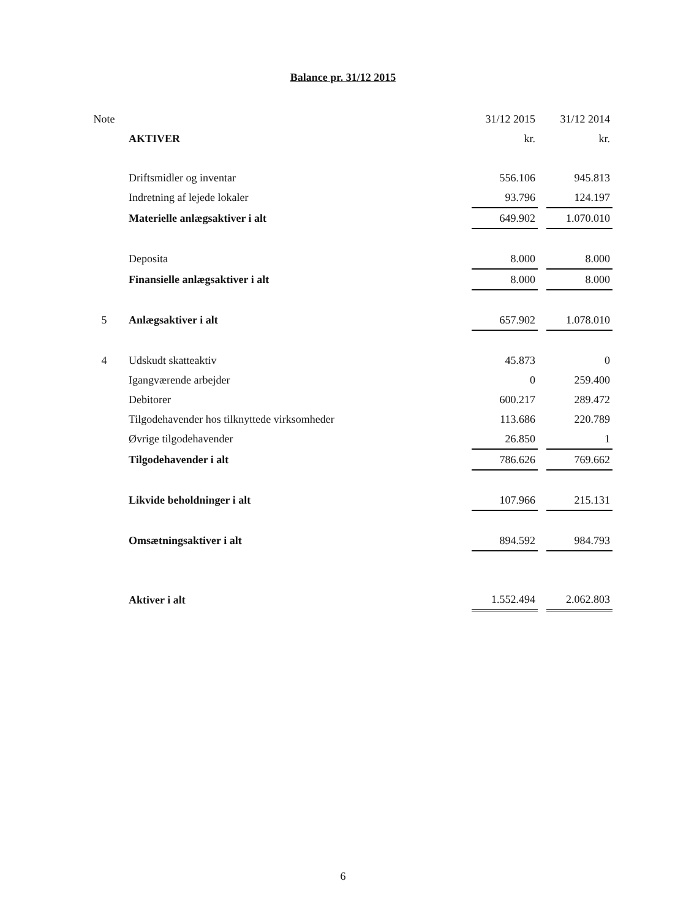Balance pr. 31/12 2015
| Note | | 31/12 2015 | | 31/12 2014 |
| --- | --- | --- | --- | --- |
| | AKTIVER | kr. | | kr. |
| | Driftsmidler og inventar | 556.106 | | 945.813 |
| | Indretning af lejede lokaler | 93.796 | | 124.197 |
| | Materielle anlægsaktiver i alt | 649.902 | | 1.070.010 |
| | Deposita | 8.000 | | 8.000 |
| | Finansielle anlægsaktiver i alt | 8.000 | | 8.000 |
| 5 | Anlægsaktiver i alt | 657.902 | | 1.078.010 |
| 4 | Udskudt skatteaktiv | 45.873 | | 0 |
| | Igangværende arbejder | 0 | | 259.400 |
| | Debitorer | 600.217 | | 289.472 |
| | Tilgodehavender hos tilknyttede virksomheder | 113.686 | | 220.789 |
| | Øvrige tilgodehavender | 26.850 | | 1 |
| | Tilgodehavender i alt | 786.626 | | 769.662 |
| | Likvide beholdninger i alt | 107.966 | | 215.131 |
| | Omsætningsaktiver i alt | 894.592 | | 984.793 |
| | Aktiver i alt | 1.552.494 | | 2.062.803 |
6